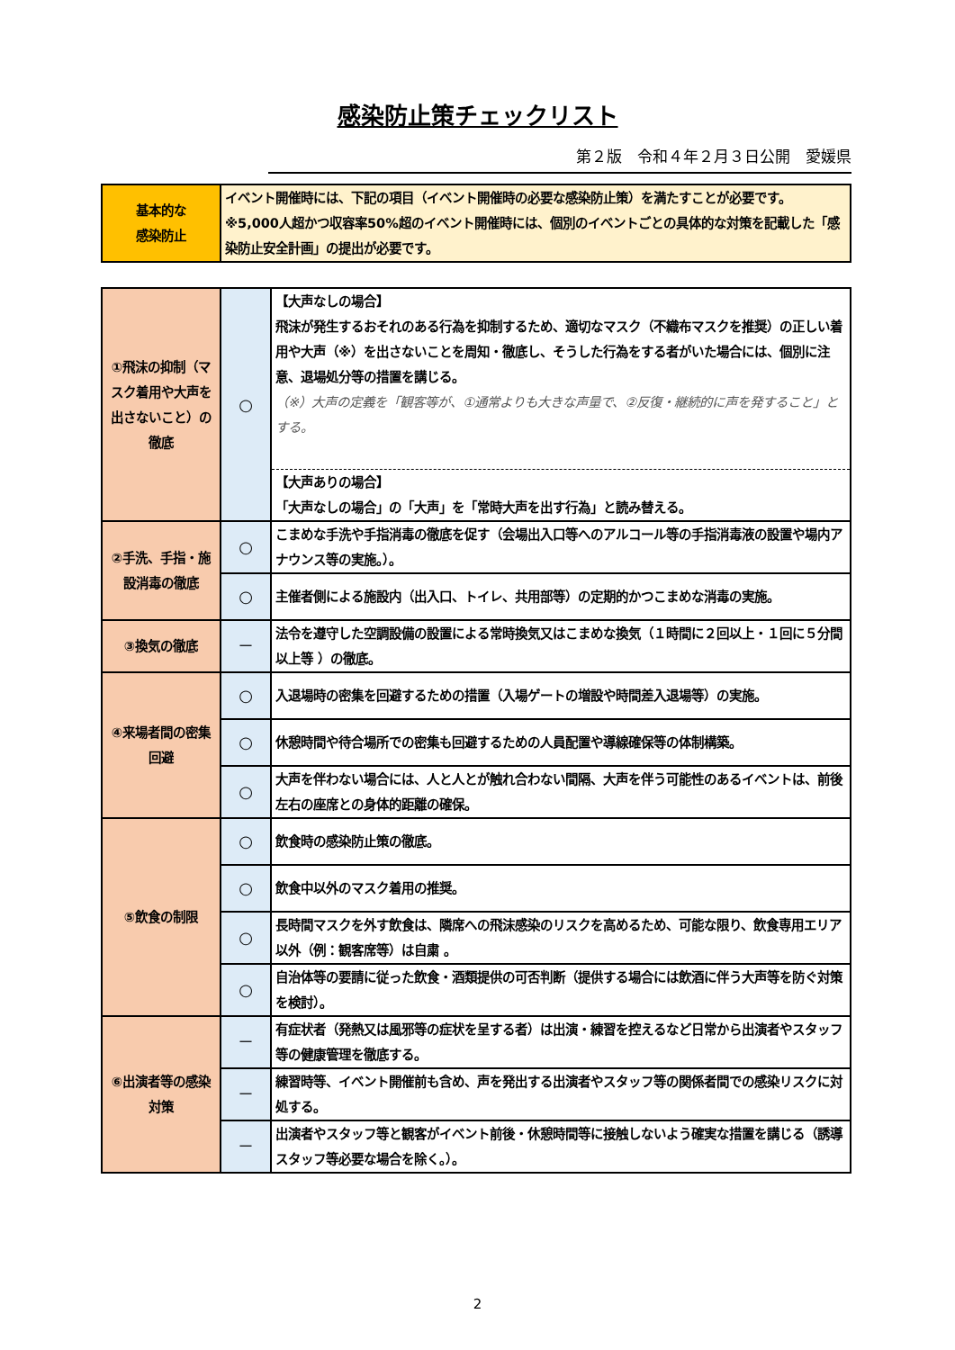感染防止策チェックリスト
第２版　令和４年２月３日公開　愛媛県
| 基本的な 感染防止 | イベント開催時には、下記の項目（イベント開催時の必要な感染防止策）を満たすことが必要です。 ※5,000人超かつ収容率50%超のイベント開催時には、個別のイベントごとの具体的な対策を記載した「感染防止安全計画」の提出が必要です。 |
| ①飛沫の抑制（マスク着用や大声を出さないこと）の徹底 | ○ | 【大声なしの場合】 飛沫が発生するおそれのある行為を抑制するため、適切なマスク（不織布マスクを推奨）の正しい着用や大声（※）を出さないことを周知・徹底し、そうした行為をする者がいた場合には、個別に注意、退場処分等の措置を講じる。 （※）大声の定義を「観客等が、①通常よりも大きな声量で、②反復・継続的に声を発すること」とする。 |
| | | 【大声ありの場合】 「大声なしの場合」の「大声」を「常時大声を出す行為」と読み替える。 |
| ②手洗、手指・施設消毒の徹底 | ○ | こまめな手洗や手指消毒の徹底を促す（会場出入口等へのアルコール等の手指消毒液の設置や場内アナウンス等の実施。）。 |
| | ○ | 主催者側による施設内（出入口、トイレ、共用部等）の定期的かつこまめな消毒の実施。 |
| ③換気の徹底 | － | 法令を遵守した空調設備の設置による常時換気又はこまめな換気（１時間に２回以上・１回に５分間 以上等 ）の徹底。 |
| ④来場者間の密集回避 | ○ | 入退場時の密集を回避するための措置（入場ゲートの増設や時間差入退場等）の実施。 |
| | ○ | 休憩時間や待合場所での密集も回避するための人員配置や導線確保等の体制構築。 |
| | ○ | 大声を伴わない場合には、人と人とが触れ合わない間隔、大声を伴う可能性のあるイベントは、前後左右の座席との身体的距離の確保。 |
| ⑤飲食の制限 | ○ | 飲食時の感染防止策の徹底。 |
| | ○ | 飲食中以外のマスク着用の推奨。 |
| | ○ | 長時間マスクを外す飲食は、隣席への飛沫感染のリスクを高めるため、可能な限り、飲食専用エリア以外（例：観客席等）は自粛 。 |
| | ○ | 自治体等の要請に従った飲食・酒類提供の可否判断（提供する場合には飲酒に伴う大声等を防ぐ対策を検討）。 |
| ⑥出演者等の感染対策 | － | 有症状者（発熱又は風邪等の症状を呈する者）は出演・練習を控えるなど日常から出演者やスタッフ等の健康管理を徹底する。 |
| | － | 練習時等、イベント開催前も含め、声を発出する出演者やスタッフ等の関係者間での感染リスクに対処する。 |
| | － | 出演者やスタッフ等と観客がイベント前後・休憩時間等に接触しないよう確実な措置を講じる（誘導スタッフ等必要な場合を除く。）。 |
2